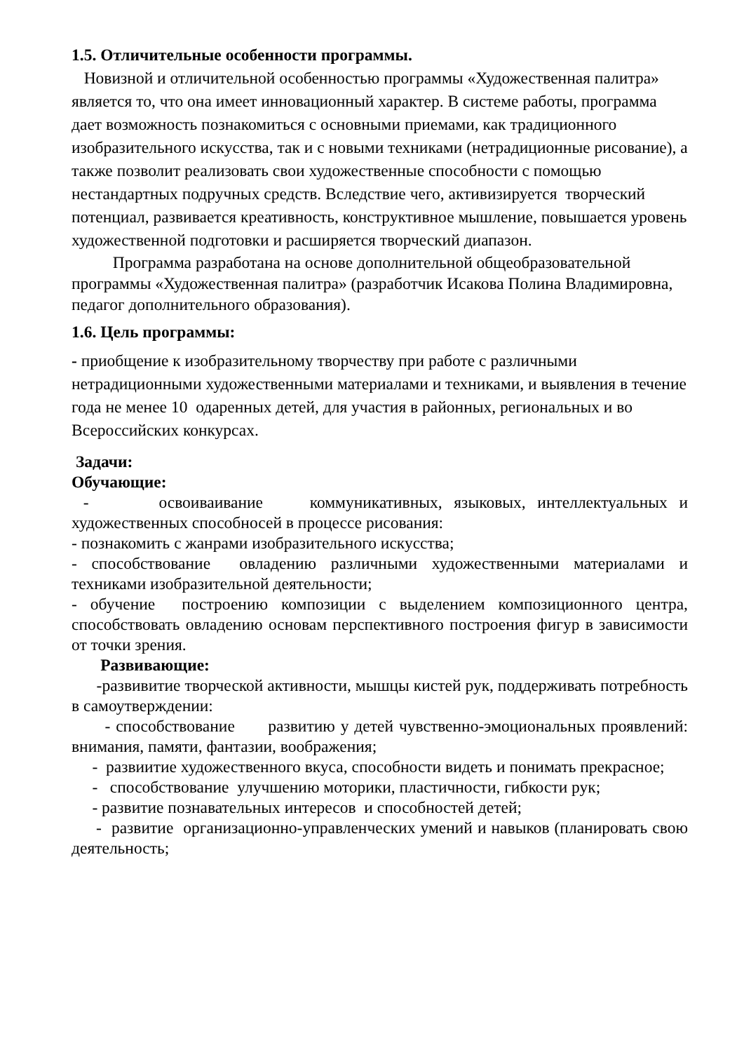1.5. Отличительные особенности программы.
Новизной и отличительной особенностью программы «Художественная палитра» является то, что она имеет инновационный характер. В системе работы, программа дает возможность познакомиться с основными приемами, как традиционного изобразительного искусства, так и с новыми техниками (нетрадиционные рисование), а также позволит реализовать свои художественные способности с помощью нестандартных подручных средств. Вследствие чего, активизируется творческий потенциал, развивается креативность, конструктивное мышление, повышается уровень художественной подготовки и расширяется творческий диапазон.
Программа разработана на основе дополнительной общеобразовательной программы «Художественная палитра» (разработчик Исакова Полина Владимировна, педагог дополнительного образования).
1.6. Цель программы:
- приобщение к изобразительному творчеству при работе с различными нетрадиционными художественными материалами и техниками, и выявления в течение года не менее 10 одаренных детей, для участия в районных, региональных и во Всероссийских конкурсах.
Задачи:
Обучающие:
- освоиваивание коммуникативных, языковых, интеллектуальных и художественных способносей в процессе рисования:
- познакомить с жанрами изобразительного искусства;
- способствование овладению различными художественными материалами и техниками изобразительной деятельности;
- обучение построению композиции с выделением композиционного центра, способствовать овладению основам перспективного построения фигур в зависимости от точки зрения.
Развивающие:
-развивитие творческой активности, мышцы кистей рук, поддерживать потребность в самоутверждении:
- способствование развитию у детей чувственно-эмоциональных проявлений: внимания, памяти, фантазии, воображения;
- развиитие художественного вкуса, способности видеть и понимать прекрасное;
- способствование улучшению моторики, пластичности, гибкости рук;
- развитие познавательных интересов и способностей детей;
- развитие организационно-управленческих умений и навыков (планировать свою деятельность;